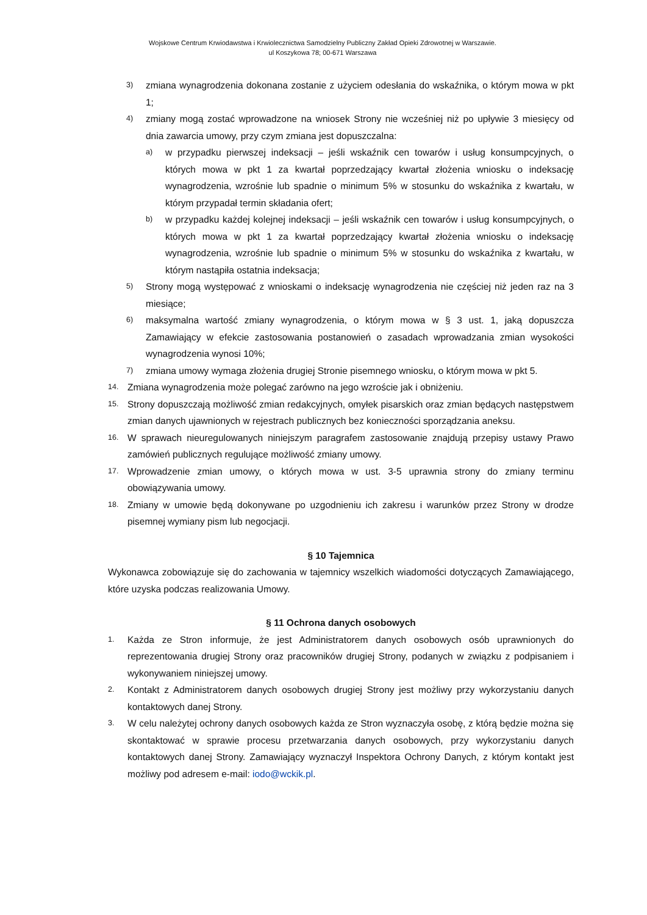Wojskowe Centrum Krwiodawstwa i Krwiolecznictwa Samodzielny Publiczny Zakład Opieki Zdrowotnej w Warszawie.
ul Koszykowa 78; 00-671 Warszawa
3) zmiana wynagrodzenia dokonana zostanie z użyciem odesłania do wskaźnika, o którym mowa w pkt 1;
4) zmiany mogą zostać wprowadzone na wniosek Strony nie wcześniej niż po upływie 3 miesięcy od dnia zawarcia umowy, przy czym zmiana jest dopuszczalna:
a) w przypadku pierwszej indeksacji – jeśli wskaźnik cen towarów i usług konsumpcyjnych, o których mowa w pkt 1 za kwartał poprzedzający kwartał złożenia wniosku o indeksację wynagrodzenia, wzrośnie lub spadnie o minimum 5% w stosunku do wskaźnika z kwartału, w którym przypadał termin składania ofert;
b) w przypadku każdej kolejnej indeksacji – jeśli wskaźnik cen towarów i usług konsumpcyjnych, o których mowa w pkt 1 za kwartał poprzedzający kwartał złożenia wniosku o indeksację wynagrodzenia, wzrośnie lub spadnie o minimum 5% w stosunku do wskaźnika z kwartału, w którym nastąpiła ostatnia indeksacja;
5) Strony mogą występować z wnioskami o indeksację wynagrodzenia nie częściej niż jeden raz na 3 miesiące;
6) maksymalna wartość zmiany wynagrodzenia, o którym mowa w § 3 ust. 1, jaką dopuszcza Zamawiający w efekcie zastosowania postanowień o zasadach wprowadzania zmian wysokości wynagrodzenia wynosi 10%;
7) zmiana umowy wymaga złożenia drugiej Stronie pisemnego wniosku, o którym mowa w pkt 5.
14. Zmiana wynagrodzenia może polegać zarówno na jego wzroście jak i obniżeniu.
15. Strony dopuszczają możliwość zmian redakcyjnych, omyłek pisarskich oraz zmian będących następstwem zmian danych ujawnionych w rejestrach publicznych bez konieczności sporządzania aneksu.
16. W sprawach nieuregulowanych niniejszym paragrafem zastosowanie znajdują przepisy ustawy Prawo zamówień publicznych regulujące możliwość zmiany umowy.
17. Wprowadzenie zmian umowy, o których mowa w ust. 3-5 uprawnia strony do zmiany terminu obowiązywania umowy.
18. Zmiany w umowie będą dokonywane po uzgodnieniu ich zakresu i warunków przez Strony w drodze pisemnej wymiany pism lub negocjacji.
§ 10 Tajemnica
Wykonawca zobowiązuje się do zachowania w tajemnicy wszelkich wiadomości dotyczących Zamawiającego, które uzyska podczas realizowania Umowy.
§ 11 Ochrona danych osobowych
1. Każda ze Stron informuje, że jest Administratorem danych osobowych osób uprawnionych do reprezentowania drugiej Strony oraz pracowników drugiej Strony, podanych w związku z podpisaniem i wykonywaniem niniejszej umowy.
2. Kontakt z Administratorem danych osobowych drugiej Strony jest możliwy przy wykorzystaniu danych kontaktowych danej Strony.
3. W celu należytej ochrony danych osobowych każda ze Stron wyznaczyła osobę, z którą będzie można się skontaktować w sprawie procesu przetwarzania danych osobowych, przy wykorzystaniu danych kontaktowych danej Strony. Zamawiający wyznaczył Inspektora Ochrony Danych, z którym kontakt jest możliwy pod adresem e-mail: iodo@wckik.pl.